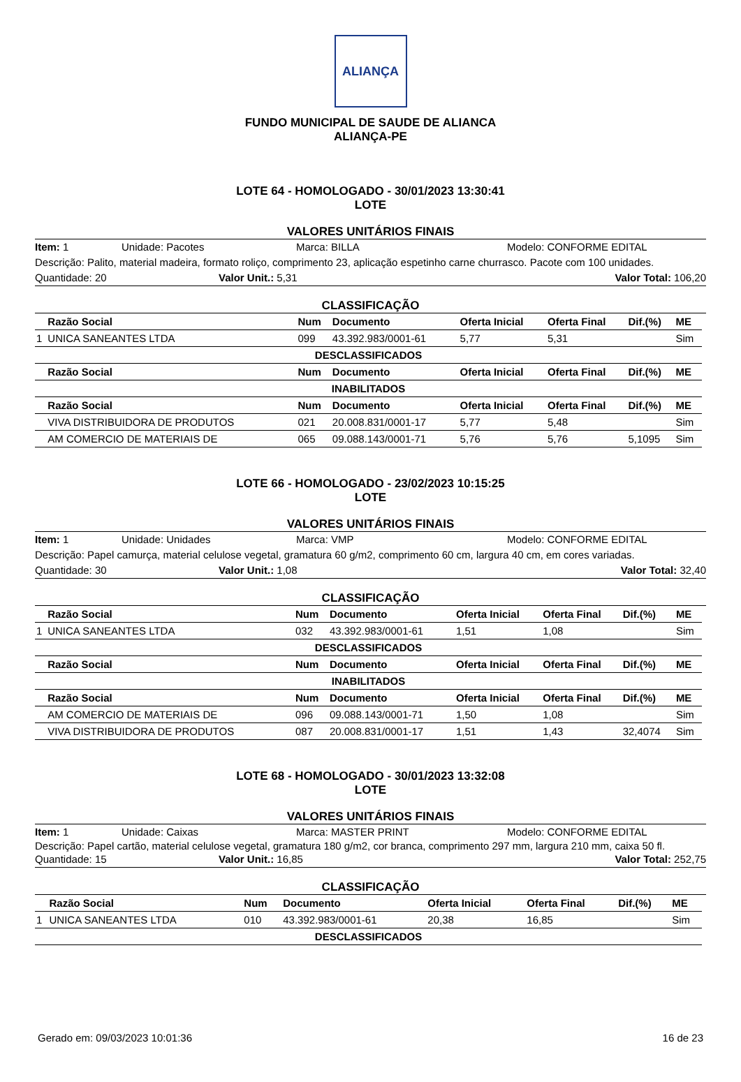ALIANÇA
FUNDO MUNICIPAL DE SAUDE DE ALIANCA
ALIANÇA-PE
LOTE 64 - HOMOLOGADO - 30/01/2023 13:30:41
LOTE
VALORES UNITÁRIOS FINAIS
Item: 1 Unidade: Pacotes Marca: BILLA Modelo: CONFORME EDITAL
Descrição: Palito, material madeira, formato roliço, comprimento 23, aplicação espetinho carne churrasco. Pacote com 100 unidades.
Quantidade: 20 Valor Unit.: 5,31 Valor Total: 106,20
CLASSIFICAÇÃO
| | Razão Social | Num | Documento | Oferta Inicial | Oferta Final | Dif.(%) | ME |
| --- | --- | --- | --- | --- | --- | --- | --- |
| 1 | UNICA SANEANTES LTDA | 099 | 43.392.983/0001-61 | 5,77 | 5,31 | | Sim |
| DESCLASSIFICADOS | | | | | | | |
| | Razão Social | Num | Documento | Oferta Inicial | Oferta Final | Dif.(%) | ME |
| INABILITADOS | | | | | | | |
| | Razão Social | Num | Documento | Oferta Inicial | Oferta Final | Dif.(%) | ME |
| | VIVA DISTRIBUIDORA DE PRODUTOS | 021 | 20.008.831/0001-17 | 5,77 | 5,48 | | Sim |
| | AM COMERCIO DE MATERIAIS DE | 065 | 09.088.143/0001-71 | 5,76 | 5,76 | 5,1095 | Sim |
LOTE 66 - HOMOLOGADO - 23/02/2023 10:15:25
LOTE
VALORES UNITÁRIOS FINAIS
Item: 1 Unidade: Unidades Marca: VMP Modelo: CONFORME EDITAL
Descrição: Papel camurça, material celulose vegetal, gramatura 60 g/m2, comprimento 60 cm, largura 40 cm, em cores variadas.
Quantidade: 30 Valor Unit.: 1,08 Valor Total: 32,40
CLASSIFICAÇÃO
| | Razão Social | Num | Documento | Oferta Inicial | Oferta Final | Dif.(%) | ME |
| --- | --- | --- | --- | --- | --- | --- | --- |
| 1 | UNICA SANEANTES LTDA | 032 | 43.392.983/0001-61 | 1,51 | 1,08 | | Sim |
| DESCLASSIFICADOS | | | | | | | |
| | Razão Social | Num | Documento | Oferta Inicial | Oferta Final | Dif.(%) | ME |
| INABILITADOS | | | | | | | |
| | Razão Social | Num | Documento | Oferta Inicial | Oferta Final | Dif.(%) | ME |
| | AM COMERCIO DE MATERIAIS DE | 096 | 09.088.143/0001-71 | 1,50 | 1,08 | | Sim |
| | VIVA DISTRIBUIDORA DE PRODUTOS | 087 | 20.008.831/0001-17 | 1,51 | 1,43 | 32,4074 | Sim |
LOTE 68 - HOMOLOGADO - 30/01/2023 13:32:08
LOTE
VALORES UNITÁRIOS FINAIS
Item: 1 Unidade: Caixas Marca: MASTER PRINT Modelo: CONFORME EDITAL
Descrição: Papel cartão, material celulose vegetal, gramatura 180 g/m2, cor branca, comprimento 297 mm, largura 210 mm, caixa 50 fl.
Quantidade: 15 Valor Unit.: 16,85 Valor Total: 252,75
CLASSIFICAÇÃO
| | Razão Social | Num | Documento | Oferta Inicial | Oferta Final | Dif.(%) | ME |
| --- | --- | --- | --- | --- | --- | --- | --- |
| 1 | UNICA SANEANTES LTDA | 010 | 43.392.983/0001-61 | 20,38 | 16,85 | | Sim |
| DESCLASSIFICADOS | | | | | | | |
Gerado em: 09/03/2023 10:01:36 16 de 23